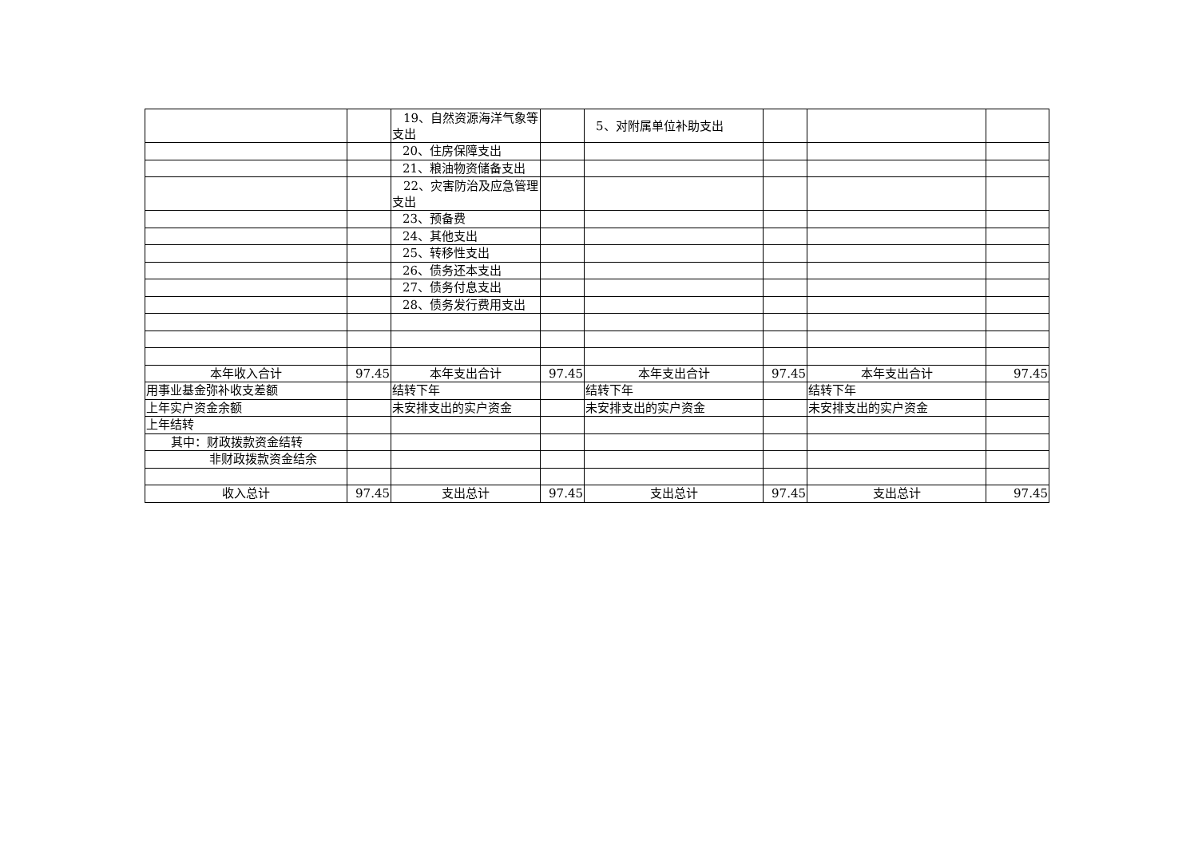| | | 19、自然资源海洋气象等 支出 | | 5、对附属单位补助支出 | | | |
| | | 20、住房保障支出 | | | | | |
| | | 21、粮油物资储备支出 | | | | | |
| | | 22、灾害防治及应急管理 支出 | | | | | |
| | | 23、预备费 | | | | | |
| | | 24、其他支出 | | | | | |
| | | 25、转移性支出 | | | | | |
| | | 26、债务还本支出 | | | | | |
| | | 27、债务付息支出 | | | | | |
| | | 28、债务发行费用支出 | | | | | |
| 本年收入合计 | 97.45 | 本年支出合计 | 97.45 | 本年支出合计 | 97.45 | 本年支出合计 | 97.45 |
| 用事业基金弥补收支差额 | | 结转下年 | | 结转下年 | | 结转下年 | |
| 上年实户资金余额 | | 未安排支出的实户资金 | | 未安排支出的实户资金 | | 未安排支出的实户资金 | |
| 上年结转 | | | | | | | |
| 其中：财政拨款资金结转 | | | | | | | |
| 非财政拨款资金结余 | | | | | | | |
| 收入总计 | 97.45 | 支出总计 | 97.45 | 支出总计 | 97.45 | 支出总计 | 97.45 |